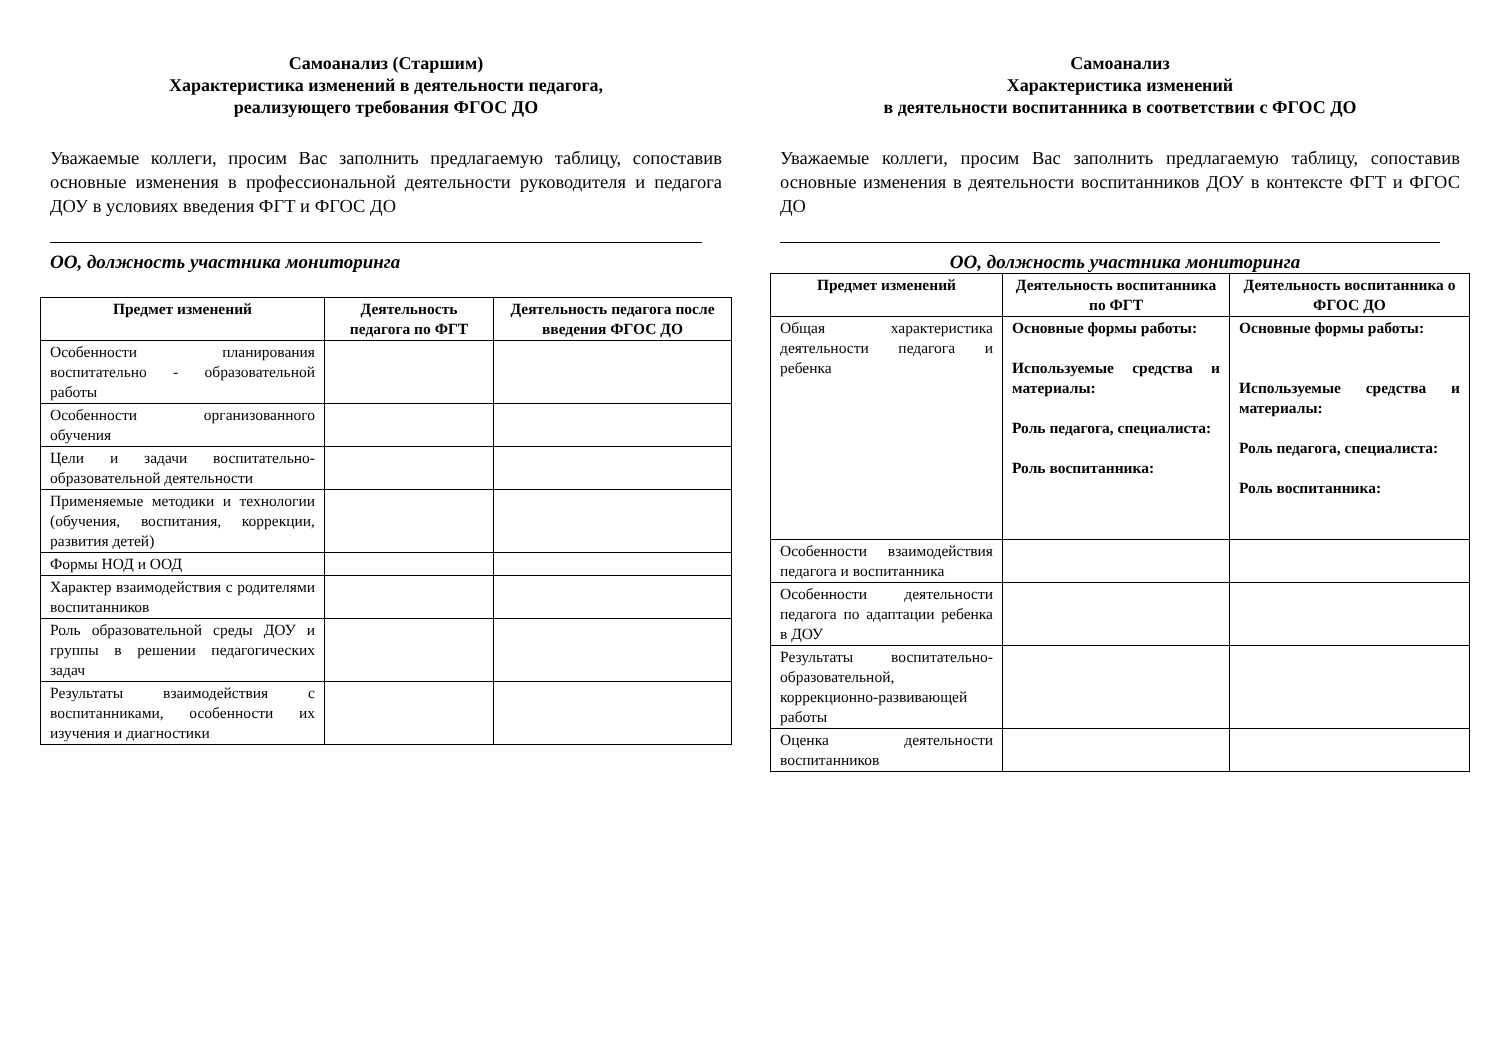Самоанализ (Старшим)
Характеристика изменений в деятельности педагога,
реализующего требования ФГОС ДО
Уважаемые коллеги, просим Вас заполнить предлагаемую таблицу, сопоставив основные изменения в профессиональной деятельности руководителя и педагога ДОУ в условиях введения ФГТ и ФГОС ДО
ОО, должность участника мониторинга
| Предмет изменений | Деятельность педагога по ФГТ | Деятельность педагога после введения ФГОС ДО |
| --- | --- | --- |
| Особенности планирования воспитательно - образовательной работы | | |
| Особенности организованного обучения | | |
| Цели и задачи воспитательно-образовательной деятельности | | |
| Применяемые методики и технологии (обучения, воспитания, коррекции, развития детей) | | |
| Формы НОД и ООД | | |
| Характер взаимодействия с родителями воспитанников | | |
| Роль образовательной среды ДОУ и группы в решении педагогических задач | | |
| Результаты взаимодействия с воспитанниками, особенности их изучения и диагностики | | |
Самоанализ
Характеристика изменений
в деятельности воспитанника в соответствии с ФГОС ДО
Уважаемые коллеги, просим Вас заполнить предлагаемую таблицу, сопоставив основные изменения в деятельности воспитанников ДОУ в контексте ФГТ и ФГОС ДО
ОО, должность участника мониторинга
| Предмет изменений | Деятельность воспитанника по ФГТ | Деятельность воспитанника о ФГОС ДО |
| --- | --- | --- |
| Общая характеристика деятельности педагога и ребенка | Основные формы работы: Используемые средства и материалы: Роль педагога, специалиста: Роль воспитанника: | Основные формы работы: Используемые средства и материалы: Роль педагога, специалиста: Роль воспитанника: |
| Особенности взаимодействия педагога и воспитанника | | |
| Особенности деятельности педагога по адаптации ребенка в ДОУ | | |
| Результаты воспитательно-образовательной, коррекционно-развивающей работы | | |
| Оценка деятельности воспитанников | | |